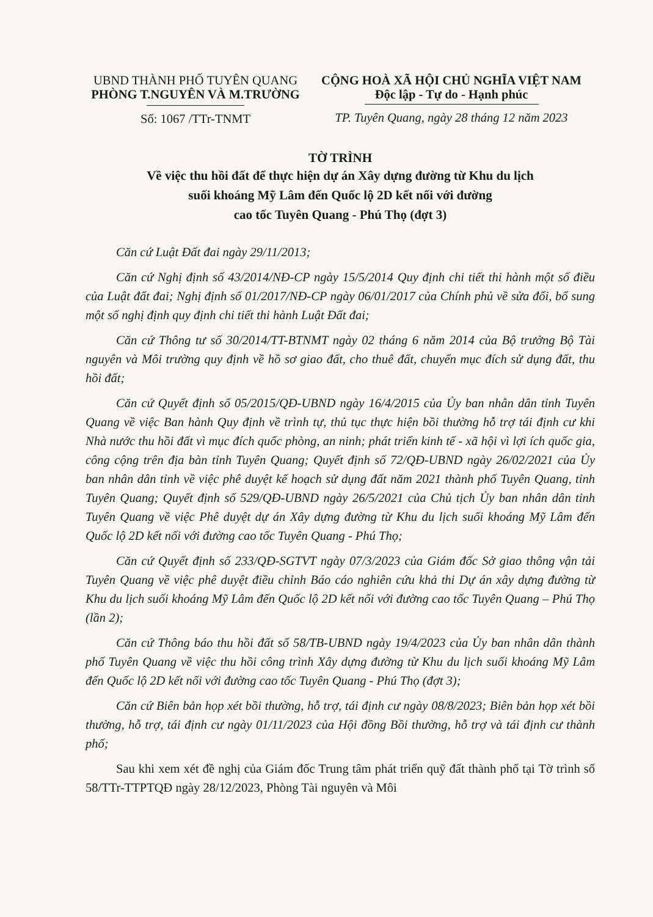UBND THÀNH PHỐ TUYÊN QUANG
PHÒNG T.NGUYÊN VÀ M.TRƯỜNG
Số: 1067 /TTr-TNMT
CỘNG HOÀ XÃ HỘI CHỦ NGHĨA VIỆT NAM
Độc lập - Tự do - Hạnh phúc
TP. Tuyên Quang, ngày 28 tháng 12 năm 2023
TỜ TRÌNH
Về việc thu hồi đất để thực hiện dự án Xây dựng đường từ Khu du lịch
suối khoáng Mỹ Lâm đến Quốc lộ 2D kết nối với đường
cao tốc Tuyên Quang - Phú Thọ (đợt 3)
Căn cứ Luật Đất đai ngày 29/11/2013;
Căn cứ Nghị định số 43/2014/NĐ-CP ngày 15/5/2014 Quy định chi tiết thi hành một số điều của Luật đất đai; Nghị định số 01/2017/NĐ-CP ngày 06/01/2017 của Chính phủ về sửa đổi, bổ sung một số nghị định quy định chi tiết thi hành Luật Đất đai;
Căn cứ Thông tư số 30/2014/TT-BTNMT ngày 02 tháng 6 năm 2014 của Bộ trưởng Bộ Tài nguyên và Môi trường quy định về hồ sơ giao đất, cho thuê đất, chuyển mục đích sử dụng đất, thu hồi đất;
Căn cứ Quyết định số 05/2015/QĐ-UBND ngày 16/4/2015 của Ủy ban nhân dân tỉnh Tuyên Quang về việc Ban hành Quy định về trình tự, thủ tục thực hiện bồi thường hỗ trợ tái định cư khi Nhà nước thu hồi đất vì mục đích quốc phòng, an ninh; phát triển kinh tế - xã hội vì lợi ích quốc gia, công cộng trên địa bàn tỉnh Tuyên Quang; Quyết định số 72/QĐ-UBND ngày 26/02/2021 của Ủy ban nhân dân tỉnh về việc phê duyệt kế hoạch sử dụng đất năm 2021 thành phố Tuyên Quang, tỉnh Tuyên Quang; Quyết định số 529/QĐ-UBND ngày 26/5/2021 của Chủ tịch Ủy ban nhân dân tỉnh Tuyên Quang về việc Phê duyệt dự án Xây dựng đường từ Khu du lịch suối khoáng Mỹ Lâm đến Quốc lộ 2D kết nối với đường cao tốc Tuyên Quang - Phú Thọ;
Căn cứ Quyết định số 233/QĐ-SGTVT ngày 07/3/2023 của Giám đốc Sở giao thông vận tải Tuyên Quang về việc phê duyệt điều chỉnh Báo cáo nghiên cứu khả thi Dự án xây dựng đường từ Khu du lịch suối khoáng Mỹ Lâm đến Quốc lộ 2D kết nối với đường cao tốc Tuyên Quang – Phú Thọ (lần 2);
Căn cứ Thông báo thu hồi đất số 58/TB-UBND ngày 19/4/2023 của Ủy ban nhân dân thành phố Tuyên Quang về việc thu hồi công trình Xây dựng đường từ Khu du lịch suối khoáng Mỹ Lâm đến Quốc lộ 2D kết nối với đường cao tốc Tuyên Quang - Phú Thọ (đợt 3);
Căn cứ Biên bản họp xét bồi thường, hỗ trợ, tái định cư ngày 08/8/2023; Biên bản họp xét bồi thường, hỗ trợ, tái định cư ngày 01/11/2023 của Hội đồng Bồi thường, hỗ trợ và tái định cư thành phố;
Sau khi xem xét đề nghị của Giám đốc Trung tâm phát triển quỹ đất thành phố tại Tờ trình số 58/TTr-TTPTQĐ ngày 28/12/2023, Phòng Tài nguyên và Môi